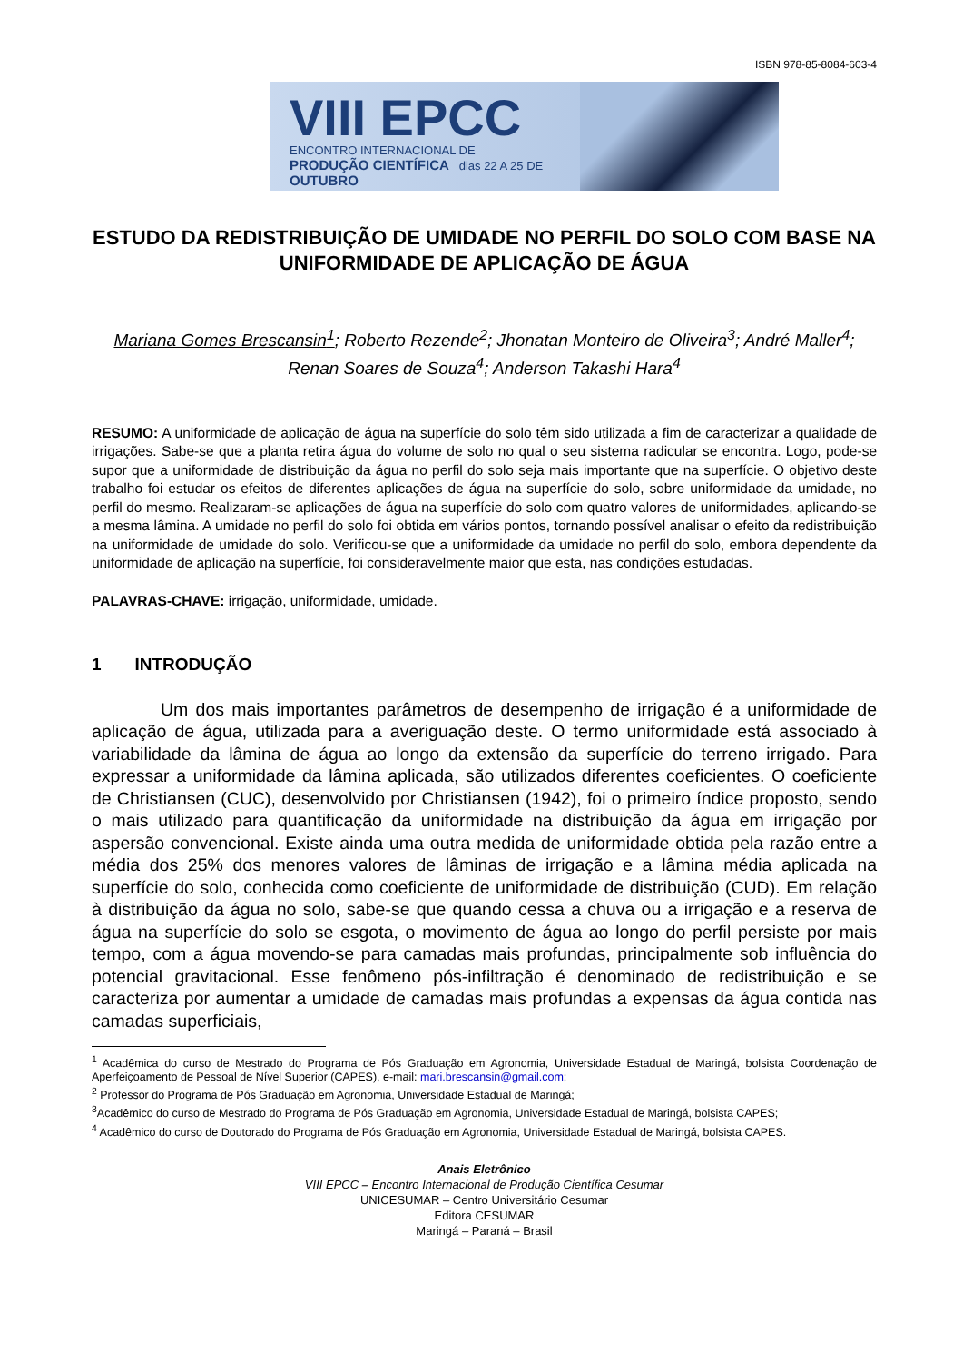ISBN 978-85-8084-603-4
VIII EPCC
ENCONTRO INTERNACIONAL DE
PRODUÇÃO CIENTÍFICA dias 22 A 25 DE OUTUBRO
ESTUDO DA REDISTRIBUIÇÃO DE UMIDADE NO PERFIL DO SOLO COM BASE NA UNIFORMIDADE DE APLICAÇÃO DE ÁGUA
Mariana Gomes Brescansin<sup>1</sup>; Roberto Rezende<sup>2</sup>; Jhonatan Monteiro de Oliveira<sup>3</sup>; André Maller<sup>4</sup>; Renan Soares de Souza<sup>4</sup>; Anderson Takashi Hara<sup>4</sup>
RESUMO: A uniformidade de aplicação de água na superfície do solo têm sido utilizada a fim de caracterizar a qualidade de irrigações. Sabe-se que a planta retira água do volume de solo no qual o seu sistema radicular se encontra. Logo, pode-se supor que a uniformidade de distribuição da água no perfil do solo seja mais importante que na superfície. O objetivo deste trabalho foi estudar os efeitos de diferentes aplicações de água na superfície do solo, sobre uniformidade da umidade, no perfil do mesmo. Realizaram-se aplicações de água na superfície do solo com quatro valores de uniformidades, aplicando-se a mesma lâmina. A umidade no perfil do solo foi obtida em vários pontos, tornando possível analisar o efeito da redistribuição na uniformidade de umidade do solo. Verificou-se que a uniformidade da umidade no perfil do solo, embora dependente da uniformidade de aplicação na superfície, foi consideravelmente maior que esta, nas condições estudadas.
PALAVRAS-CHAVE: irrigação, uniformidade, umidade.
1 INTRODUÇÃO
Um dos mais importantes parâmetros de desempenho de irrigação é a uniformidade de aplicação de água, utilizada para a averiguação deste. O termo uniformidade está associado à variabilidade da lâmina de água ao longo da extensão da superfície do terreno irrigado. Para expressar a uniformidade da lâmina aplicada, são utilizados diferentes coeficientes. O coeficiente de Christiansen (CUC), desenvolvido por Christiansen (1942), foi o primeiro índice proposto, sendo o mais utilizado para quantificação da uniformidade na distribuição da água em irrigação por aspersão convencional. Existe ainda uma outra medida de uniformidade obtida pela razão entre a média dos 25% dos menores valores de lâminas de irrigação e a lâmina média aplicada na superfície do solo, conhecida como coeficiente de uniformidade de distribuição (CUD). Em relação à distribuição da água no solo, sabe-se que quando cessa a chuva ou a irrigação e a reserva de água na superfície do solo se esgota, o movimento de água ao longo do perfil persiste por mais tempo, com a água movendo-se para camadas mais profundas, principalmente sob influência do potencial gravitacional. Esse fenômeno pós-infiltração é denominado de redistribuição e se caracteriza por aumentar a umidade de camadas mais profundas a expensas da água contida nas camadas superficiais,
<sup>1</sup> Acadêmica do curso de Mestrado do Programa de Pós Graduação em Agronomia, Universidade Estadual de Maringá, bolsista Coordenação de Aperfeiçoamento de Pessoal de Nível Superior (CAPES), e-mail: mari.brescansin@gmail.com;
<sup>2</sup> Professor do Programa de Pós Graduação em Agronomia, Universidade Estadual de Maringá;
<sup>3</sup> Acadêmico do curso de Mestrado do Programa de Pós Graduação em Agronomia, Universidade Estadual de Maringá, bolsista CAPES;
<sup>4</sup> Acadêmico do curso de Doutorado do Programa de Pós Graduação em Agronomia, Universidade Estadual de Maringá, bolsista CAPES.
Anais Eletrônico
VIII EPCC – Encontro Internacional de Produção Científica Cesumar
UNICESUMAR – Centro Universitário Cesumar
Editora CESUMAR
Maringá – Paraná – Brasil